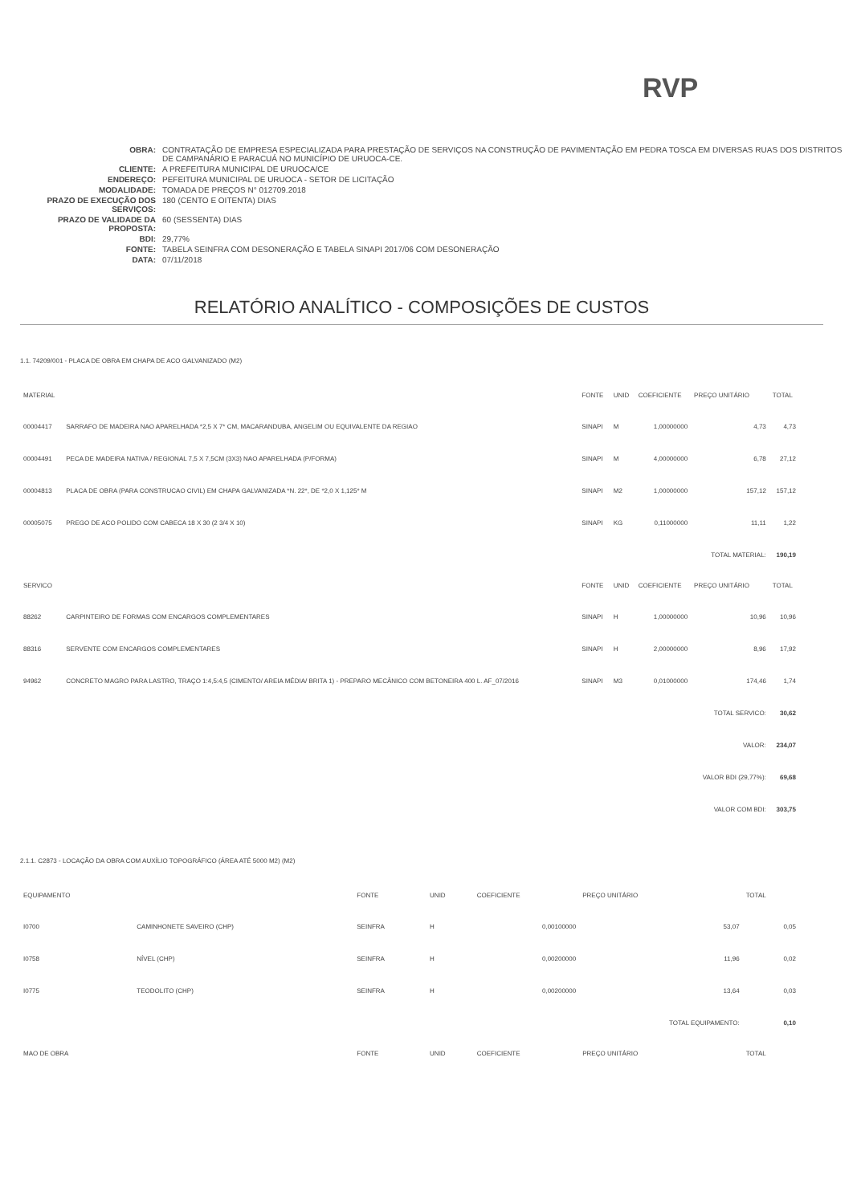RVP
| OBRA: | CONTRATAÇÃO DE EMPRESA ESPECIALIZADA PARA PRESTAÇÃO DE SERVIÇOS NA CONSTRUÇÃO DE PAVIMENTAÇÃO EM PEDRA TOSCA EM DIVERSAS RUAS DOS DISTRITOS DE CAMPANÁRIO E PARACUÁ NO MUNICÍPIO DE URUOCA-CE. |
| CLIENTE: | A PREFEITURA MUNICIPAL DE URUOCA/CE |
| ENDEREÇO: | PEFEITURA MUNICIPAL DE URUOCA - SETOR DE LICITAÇÃO |
| MODALIDADE: | TOMADA DE PREÇOS N° 012709.2018 |
| PRAZO DE EXECUÇÃO DOS SERVIÇOS: | 180 (CENTO E OITENTA) DIAS |
| PRAZO DE VALIDADE DA PROPOSTA: | 60 (SESSENTA) DIAS |
| BDI: | 29,77% |
| FONTE: | TABELA SEINFRA COM DESONERAÇÃO E TABELA SINAPI 2017/06 COM DESONERAÇÃO |
| DATA: | 07/11/2018 |
RELATÓRIO ANALÍTICO - COMPOSIÇÕES DE CUSTOS
1.1. 74209/001 - PLACA DE OBRA EM CHAPA DE ACO GALVANIZADO (M2)
| MATERIAL | | FONTE | UNID | COEFICIENTE | PREÇO UNITÁRIO | TOTAL |
| --- | --- | --- | --- | --- | --- | --- |
| 00004417 | SARRAFO DE MADEIRA NAO APARELHADA *2,5 X 7* CM, MACARANDUBA, ANGELIM OU EQUIVALENTE DA REGIAO | SINAPI | M | 1,00000000 | 4,73 | 4,73 |
| 00004491 | PECA DE MADEIRA NATIVA / REGIONAL 7,5 X 7,5CM (3X3) NAO APARELHADA (P/FORMA) | SINAPI | M | 4,00000000 | 6,78 | 27,12 |
| 00004813 | PLACA DE OBRA (PARA CONSTRUCAO CIVIL) EM CHAPA GALVANIZADA *N. 22*, DE *2,0 X 1,125* M | SINAPI | M2 | 1,00000000 | 157,12 | 157,12 |
| 00005075 | PREGO DE ACO POLIDO COM CABECA 18 X 30 (2 3/4 X 10) | SINAPI | KG | 0,11000000 | 11,11 | 1,22 |
| | | | | | TOTAL MATERIAL: | 190,19 |
| SERVICO | | FONTE | UNID | COEFICIENTE | PREÇO UNITÁRIO | TOTAL |
| 88262 | CARPINTEIRO DE FORMAS COM ENCARGOS COMPLEMENTARES | SINAPI | H | 1,00000000 | 10,96 | 10,96 |
| 88316 | SERVENTE COM ENCARGOS COMPLEMENTARES | SINAPI | H | 2,00000000 | 8,96 | 17,92 |
| 94962 | CONCRETO MAGRO PARA LASTRO, TRAÇO 1:4,5:4,5 (CIMENTO/ AREIA MÉDIA/ BRITA 1) - PREPARO MECÂNICO COM BETONEIRA 400 L. AF_07/2016 | SINAPI | M3 | 0,01000000 | 174,46 | 1,74 |
| | | | | | TOTAL SERVICO: | 30,62 |
| | | | | | VALOR: | 234,07 |
| | | | | | VALOR BDI (29,77%): | 69,68 |
| | | | | | VALOR COM BDI: | 303,75 |
2.1.1. C2873 - LOCAÇÃO DA OBRA COM AUXÍLIO TOPOGRÁFICO (ÁREA ATÉ 5000 M2) (M2)
| EQUIPAMENTO | | FONTE | UNID | COEFICIENTE | PREÇO UNITÁRIO | TOTAL |
| --- | --- | --- | --- | --- | --- | --- |
| I0700 | CAMINHONETE SAVEIRO (CHP) | SEINFRA | H | 0,00100000 | 53,07 | 0,05 |
| I0758 | NÍVEL (CHP) | SEINFRA | H | 0,00200000 | 11,96 | 0,02 |
| I0775 | TEODOLITO (CHP) | SEINFRA | H | 0,00200000 | 13,64 | 0,03 |
| | | | | | TOTAL EQUIPAMENTO: | 0,10 |
| MAO DE OBRA | | FONTE | UNID | COEFICIENTE | PREÇO UNITÁRIO | TOTAL |